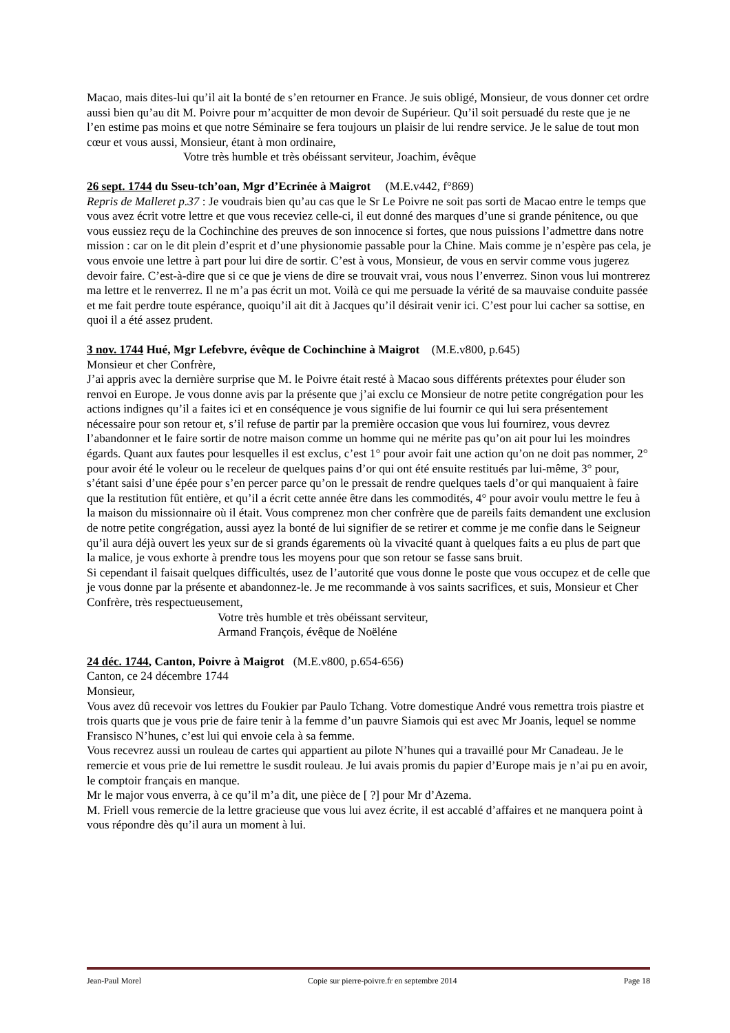Macao, mais dites-lui qu’il ait la bonté de s’en retourner en France. Je suis obligé, Monsieur, de vous donner cet ordre aussi bien qu’au dit M. Poivre pour m’acquitter de mon devoir de Supérieur. Qu’il soit persuadé du reste que je ne l’en estime pas moins et que notre Séminaire se fera toujours un plaisir de lui rendre service. Je le salue de tout mon cœur et vous aussi, Monsieur, étant à mon ordinaire,
Votre très humble et très obéissant serviteur, Joachim, évêque
26 sept. 1744 du Sseu-tch’oan, Mgr d’Ecrinée à Maigrot (M.E.v442, f°869)
Repris de Malleret p.37 : Je voudrais bien qu’au cas que le Sr Le Poivre ne soit pas sorti de Macao entre le temps que vous avez écrit votre lettre et que vous receviez celle-ci, il eut donné des marques d’une si grande pénitence, ou que vous eussiez reçu de la Cochinchine des preuves de son innocence si fortes, que nous puissions l’admettre dans notre mission : car on le dit plein d’esprit et d’une physionomie passable pour la Chine. Mais comme je n’espère pas cela, je vous envoie une lettre à part pour lui dire de sortir. C’est à vous, Monsieur, de vous en servir comme vous jugerez devoir faire. C’est-à-dire que si ce que je viens de dire se trouvait vrai, vous nous l’enverrez. Sinon vous lui montrerez ma lettre et le renverrez. Il ne m’a pas écrit un mot. Voilà ce qui me persuade la vérité de sa mauvaise conduite passée et me fait perdre toute espérance, quoiqu’il ait dit à Jacques qu’il désirait venir ici. C’est pour lui cacher sa sottise, en quoi il a été assez prudent.
3 nov. 1744 Hué, Mgr Lefebvre, évêque de Cochinchine à Maigrot (M.E.v800, p.645)
Monsieur et cher Confrère,
J’ai appris avec la dernière surprise que M. le Poivre était resté à Macao sous différents prétextes pour éluder son renvoi en Europe. Je vous donne avis par la présente que j’ai exclu ce Monsieur de notre petite congrégation pour les actions indignes qu’il a faites ici et en conséquence je vous signifie de lui fournir ce qui lui sera présentement nécessaire pour son retour et, s’il refuse de partir par la première occasion que vous lui fournirez, vous devrez l’abandonner et le faire sortir de notre maison comme un homme qui ne mérite pas qu’on ait pour lui les moindres égards. Quant aux fautes pour lesquelles il est exclus, c’est 1° pour avoir fait une action qu’on ne doit pas nommer, 2° pour avoir été le voleur ou le receleur de quelques pains d’or qui ont été ensuite restitués par lui-même, 3° pour, s’étant saisi d’une épée pour s’en percer parce qu’on le pressait de rendre quelques taels d’or qui manquaient à faire que la restitution fût entière, et qu’il a écrit cette année être dans les commodités, 4° pour avoir voulu mettre le feu à la maison du missionnaire où il était. Vous comprenez mon cher confrère que de pareils faits demandent une exclusion de notre petite congrégation, aussi ayez la bonté de lui signifier de se retirer et comme je me confie dans le Seigneur qu’il aura déjà ouvert les yeux sur de si grands égarements où la vivacité quant à quelques faits a eu plus de part que la malice, je vous exhorte à prendre tous les moyens pour que son retour se fasse sans bruit.
Si cependant il faisait quelques difficultés, usez de l’autorité que vous donne le poste que vous occupez et de celle que je vous donne par la présente et abandonnez-le. Je me recommande à vos saints sacrifices, et suis, Monsieur et Cher Confrère, très respectueusement,
Votre très humble et très obéissant serviteur,
Armand François, évêque de Noëléne
24 déc. 1744, Canton, Poivre à Maigrot (M.E.v800, p.654-656)
Canton, ce 24 décembre 1744
Monsieur,
Vous avez dû recevoir vos lettres du Foukier par Paulo Tchang. Votre domestique André vous remettra trois piastre et trois quarts que je vous prie de faire tenir à la femme d’un pauvre Siamois qui est avec Mr Joanis, lequel se nomme Fransisco N’hunes, c’est lui qui envoie cela à sa femme.
Vous recevrez aussi un rouleau de cartes qui appartient au pilote N’hunes qui a travaillé pour Mr Canadeau. Je le remercie et vous prie de lui remettre le susdit rouleau. Je lui avais promis du papier d’Europe mais je n’ai pu en avoir, le comptoir français en manque.
Mr le major vous enverra, à ce qu’il m’a dit, une pièce de [ ?] pour Mr d’Azema.
M. Friell vous remercie de la lettre gracieuse que vous lui avez écrite, il est accablé d’affaires et ne manquera point à vous répondre dès qu’il aura un moment à lui.
Jean-Paul Morel Copie sur pierre-poivre.fr en septembre 2014 Page 18